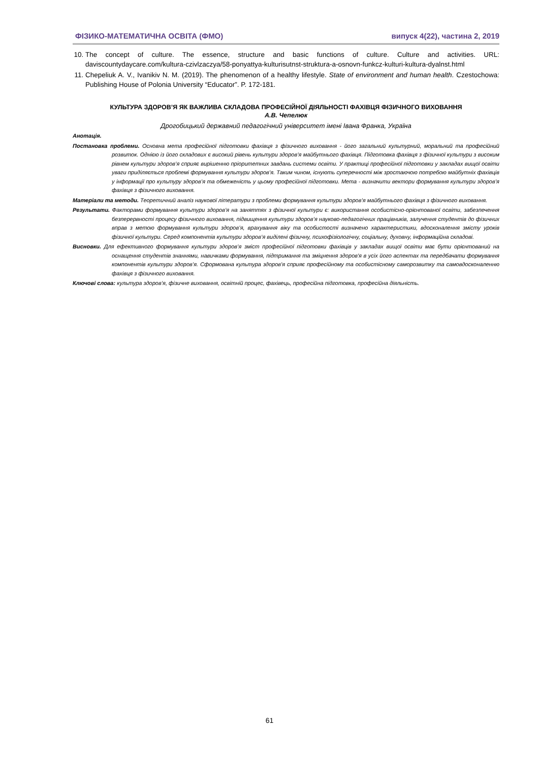ФІЗИКО-МАТЕМАТИЧНА ОСВІТА (ФМО) випуск 4(22), частина 2, 2019
10. The concept of culture. The essence, structure and basic functions of culture. Culture and activities. URL: daviscountydaycare.com/kultura-czivlzaczya/58-ponyattya-kulturisutnst-struktura-a-osnovn-funkcz-kulturi-kultura-dyalnst.html
11. Chepeliuk A. V., Ivanikiv N. M. (2019). The phenomenon of a healthy lifestyle. State of environment and human health. Czestochowa: Publishing House of Polonia University “Educator”. P. 172-181.
КУЛЬТУРА ЗДОРОВ’Я ЯК ВАЖЛИВА СКЛАДОВА ПРОФЕСІЙНОЇ ДІЯЛЬНОСТІ ФАХІВЦЯ ФІЗИЧНОГО ВИХОВАННЯ
А.В. Чепелюк
Дрогобицький державний педагогічний університет імені Івана Франка, Україна
Анотація.
Постановка проблеми. Основна мета професійної підготовки фахівця з фізичного виховання - його загальний культурний, моральний та професійний розвиток. Однією із його складових є високий рівень культури здоров’я майбутнього фахівця. Підготовка фахівця з фізичної культури з високим рівнем культури здоров’я сприяє вирішенню пріоритетних завдань системи освіти. У практиці професійної підготовки у закладах вищої освіти уваги приділяється проблемі формування культури здоров’я. Таким чином, існують суперечності між зростаючою потребою майбутніх фахівців у інформації про культуру здоров’я та обмеженість у цьому професійної підготовки. Мета - визначити вектори формування культури здоров’я фахівця з фізичного виховання.
Матеріали та методи. Теоретичний аналіз наукової літератури з проблеми формування культури здоров’я майбутнього фахівця з фізичного виховання.
Результати. Факторами формування культури здоров’я на заняттях з фізичної культури є: використання особистісно-орієнтованої освіти, забезпечення безперервності процесу фізичного виховання, підвищення культури здоров’я науково-педагогічних працівників, залучення студентів до фізичних вправ з метою формування культури здоров’я, врахування віку та особистості визначено характеристики, вдосконалення змісту уроків фізичної культури. Серед компонентів культури здоров’я виділені фізичну, психофізіологічну, соціальну, духовну, інформаційна складові.
Висновки. Для ефективного формування культури здоров’я зміст професійної підготовки фахівців у закладах вищої освіти має бути орієнтований на оснащення студентів знаннями, навичками формування, підтримання та зміцнення здоров'я в усіх його аспектах та передбачати формування компонентів культури здоров’я. Сформована культура здоров'я сприяє професійному та особистісному саморозвитку та самовдосконаленню фахівця з фізичного виховання.
Ключові слова: культура здоров’я, фізичне виховання, освітній процес, фахівець, професійна підготовка, професійна діяльність.
61